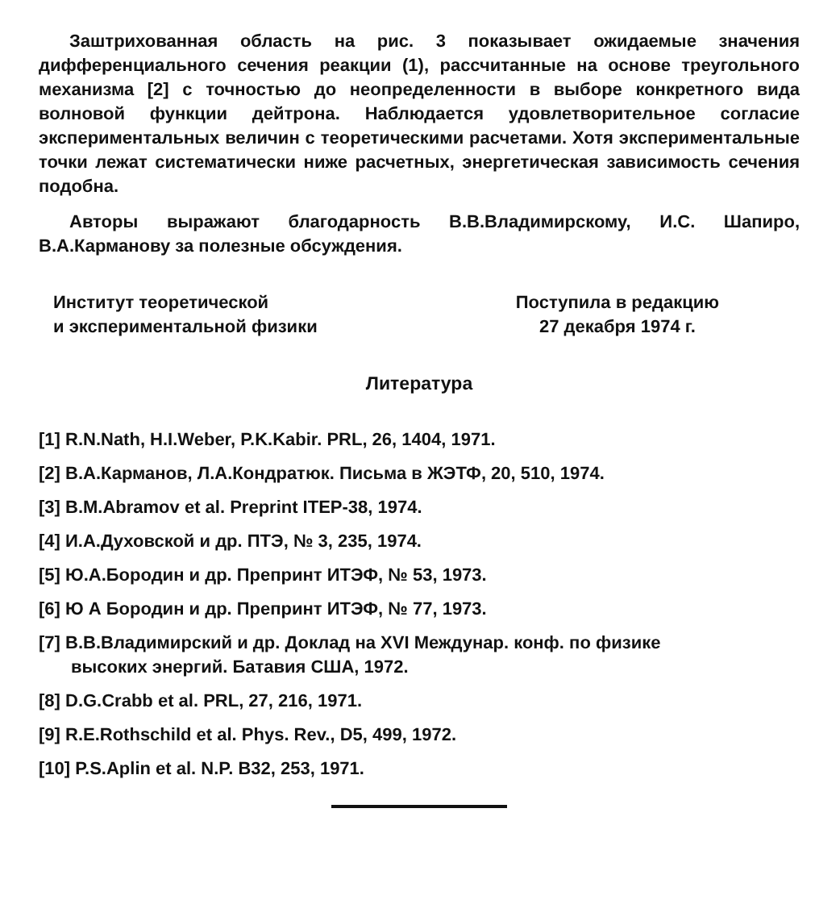Заштрихованная область на рис. 3 показывает ожидаемые значения дифференциального сечения реакции (1), рассчитанные на основе треугольного механизма [2] с точностью до неопределенности в выборе конкретного вида волновой функции дейтрона. Наблюдается удовлетворительное согласие экспериментальных величин с теоретическими расчетами. Хотя экспериментальные точки лежат систематически ниже расчетных, энергетическая зависимость сечения подобна.
Авторы выражают благодарность В.В.Владимирскому, И.С. Шапиро, В.А.Карманову за полезные обсуждения.
Институт теоретической
и экспериментальной физики
Поступила в редакцию
27 декабря 1974 г.
Литература
[1] R.N.Nath, H.I.Weber, P.K.Kabir. PRL, 26, 1404, 1971.
[2] В.А.Карманов, Л.А.Кондратюк. Письма в ЖЭТФ, 20, 510, 1974.
[3] B.M.Abramov et al. Preprint ITEP-38, 1974.
[4] И.А.Духовской и др. ПТЭ, № 3, 235, 1974.
[5] Ю.А.Бородин и др. Препринт ИТЭФ, № 53, 1973.
[6] Ю А Бородин и др. Препринт ИТЭФ, № 77, 1973.
[7] В.В.Владимирский и др. Доклад на XVI Междунар. конф. по физике
высоких энергий. Батавия США, 1972.
[8] D.G.Crabb et al. PRL, 27, 216, 1971.
[9] R.E.Rothschild et al. Phys. Rev., D5, 499, 1972.
[10] P.S.Aplin et al. N.P. B32, 253, 1971.